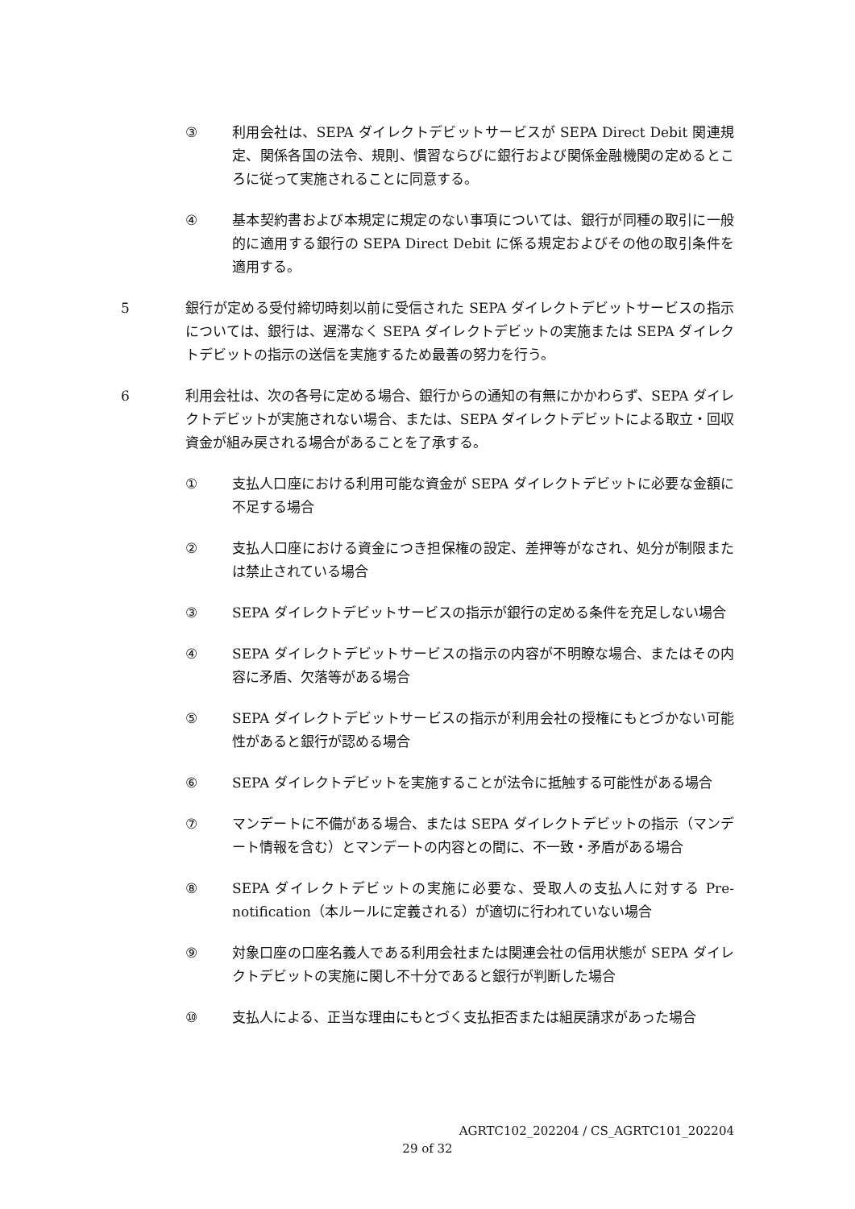③ 利用会社は、SEPA ダイレクトデビットサービスが SEPA Direct Debit 関連規定、関係各国の法令、規則、慣習ならびに銀行および関係金融機関の定めるところに従って実施されることに同意する。
④ 基本契約書および本規定に規定のない事項については、銀行が同種の取引に一般的に適用する銀行の SEPA Direct Debit に係る規定およびその他の取引条件を適用する。
5 銀行が定める受付締切時刻以前に受信された SEPA ダイレクトデビットサービスの指示については、銀行は、遅滞なく SEPA ダイレクトデビットの実施または SEPA ダイレクトデビットの指示の送信を実施するため最善の努力を行う。
6 利用会社は、次の各号に定める場合、銀行からの通知の有無にかかわらず、SEPA ダイレクトデビットが実施されない場合、または、SEPA ダイレクトデビットによる取立・回収資金が組み戻される場合があることを了承する。
① 支払人口座における利用可能な資金が SEPA ダイレクトデビットに必要な金額に不足する場合
② 支払人口座における資金につき担保権の設定、差押等がなされ、処分が制限または禁止されている場合
③ SEPA ダイレクトデビットサービスの指示が銀行の定める条件を充足しない場合
④ SEPA ダイレクトデビットサービスの指示の内容が不明瞭な場合、またはその内容に矛盾、欠落等がある場合
⑤ SEPA ダイレクトデビットサービスの指示が利用会社の授権にもとづかない可能性があると銀行が認める場合
⑥ SEPA ダイレクトデビットを実施することが法令に抵触する可能性がある場合
⑦ マンデートに不備がある場合、または SEPA ダイレクトデビットの指示（マンデート情報を含む）とマンデートの内容との間に、不一致・矛盾がある場合
⑧ SEPA ダイレクトデビットの実施に必要な、受取人の支払人に対する Pre-notification（本ルールに定義される）が適切に行われていない場合
⑨ 対象口座の口座名義人である利用会社または関連会社の信用状態が SEPA ダイレクトデビットの実施に関し不十分であると銀行が判断した場合
⑩ 支払人による、正当な理由にもとづく支払拒否または組戻請求があった場合
AGRTC102_202204 / CS_AGRTC101_202204
29 of 32